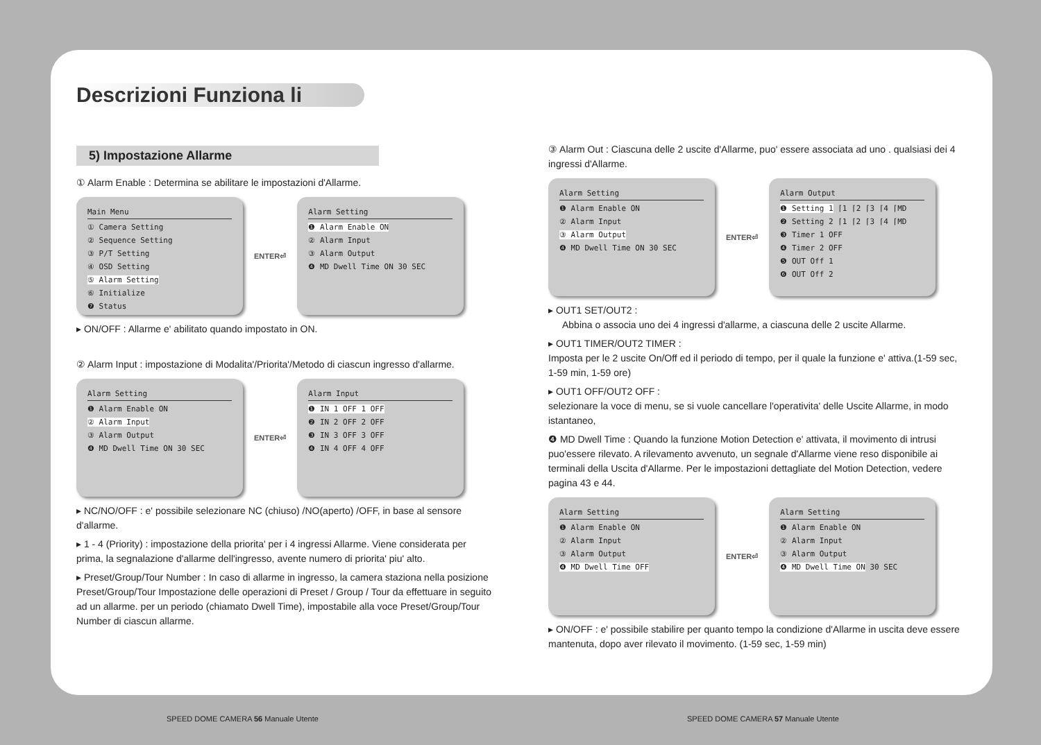Descrizioni Funziona li
5) Impostazione Allarme
① Alarm Enable : Determina se abilitare le impostazioni d'Allarme.
Main Menu
① Camera Setting
② Sequence Setting
③ P/T Setting
④ OSD Setting
⑤ Alarm Setting
⑥ Initialize
❼ Status
ENTER⏎
Alarm Setting
❶ Alarm Enable ON
② Alarm Input
③ Alarm Output
❹ MD Dwell Time ON 30 SEC
▸ ON/OFF : Allarme e' abilitato quando impostato in ON.
② Alarm Input : impostazione di Modalita'/Priorita'/Metodo di ciascun ingresso d'allarme.
Alarm Setting
❶ Alarm Enable ON
② Alarm Input
③ Alarm Output
❹ MD Dwell Time ON 30 SEC
ENTER⏎
Alarm Input
❶ IN 1 OFF 1 OFF
❷ IN 2 OFF 2 OFF
❸ IN 3 OFF 3 OFF
❹ IN 4 OFF 4 OFF
▸ NC/NO/OFF : e' possibile selezionare NC (chiuso) /NO(aperto) /OFF, in base al sensore d'allarme.
▸ 1 - 4 (Priority) : impostazione della priorita' per i 4 ingressi Allarme. Viene considerata per prima, la segnalazione d'allarme dell'ingresso, avente numero di priorita' piu' alto.
▸ Preset/Group/Tour Number : In caso di allarme in ingresso, la camera staziona nella posizione Preset/Group/Tour Impostazione delle operazioni di Preset / Group / Tour da effettuare in seguito ad un allarme. per un periodo (chiamato Dwell Time), impostabile alla voce Preset/Group/Tour Number di ciascun allarme.
③ Alarm Out : Ciascuna delle 2 uscite d'Allarme, puo' essere associata ad uno . qualsiasi dei 4 ingressi d'Allarme.
Alarm Setting
❶ Alarm Enable ON
② Alarm Input
③ Alarm Output
❹ MD Dwell Time ON 30 SEC
ENTER⏎
Alarm Output
❶ Setting 1 ⌈1 ⌈2 ⌈3 ⌈4 ⌈MD
❷ Setting 2 ⌈1 ⌈2 ⌈3 ⌈4 ⌈MD
❸ Timer 1 OFF
❹ Timer 2 OFF
❺ OUT Off 1
❻ OUT Off 2
▸ OUT1 SET/OUT2 :
Abbina o associa uno dei 4 ingressi d'allarme, a ciascuna delle 2 uscite Allarme.
▸ OUT1 TIMER/OUT2 TIMER :
Imposta per le 2 uscite On/Off ed il periodo di tempo, per il quale la funzione e' attiva.(1-59 sec, 1-59 min, 1-59 ore)
▸ OUT1 OFF/OUT2 OFF :
selezionare la voce di menu, se si vuole cancellare l'operativita' delle Uscite Allarme, in modo istantaneo,
❹ MD Dwell Time : Quando la funzione Motion Detection e' attivata, il movimento di intrusi puo'essere rilevato. A rilevamento avvenuto, un segnale d'Allarme viene reso disponibile ai terminali della Uscita d'Allarme. Per le impostazioni dettagliate del Motion Detection, vedere pagina 43 e 44.
Alarm Setting
❶ Alarm Enable ON
② Alarm Input
③ Alarm Output
❹ MD Dwell Time OFF
ENTER⏎
Alarm Setting
❶ Alarm Enable ON
② Alarm Input
③ Alarm Output
❹ MD Dwell Time ON 30 SEC
▸ ON/OFF : e' possibile stabilire per quanto tempo la condizione d'Allarme in uscita deve essere mantenuta, dopo aver rilevato il movimento. (1-59 sec, 1-59 min)
SPEED DOME CAMERA 56 Manuale Utente
SPEED DOME CAMERA 57 Manuale Utente